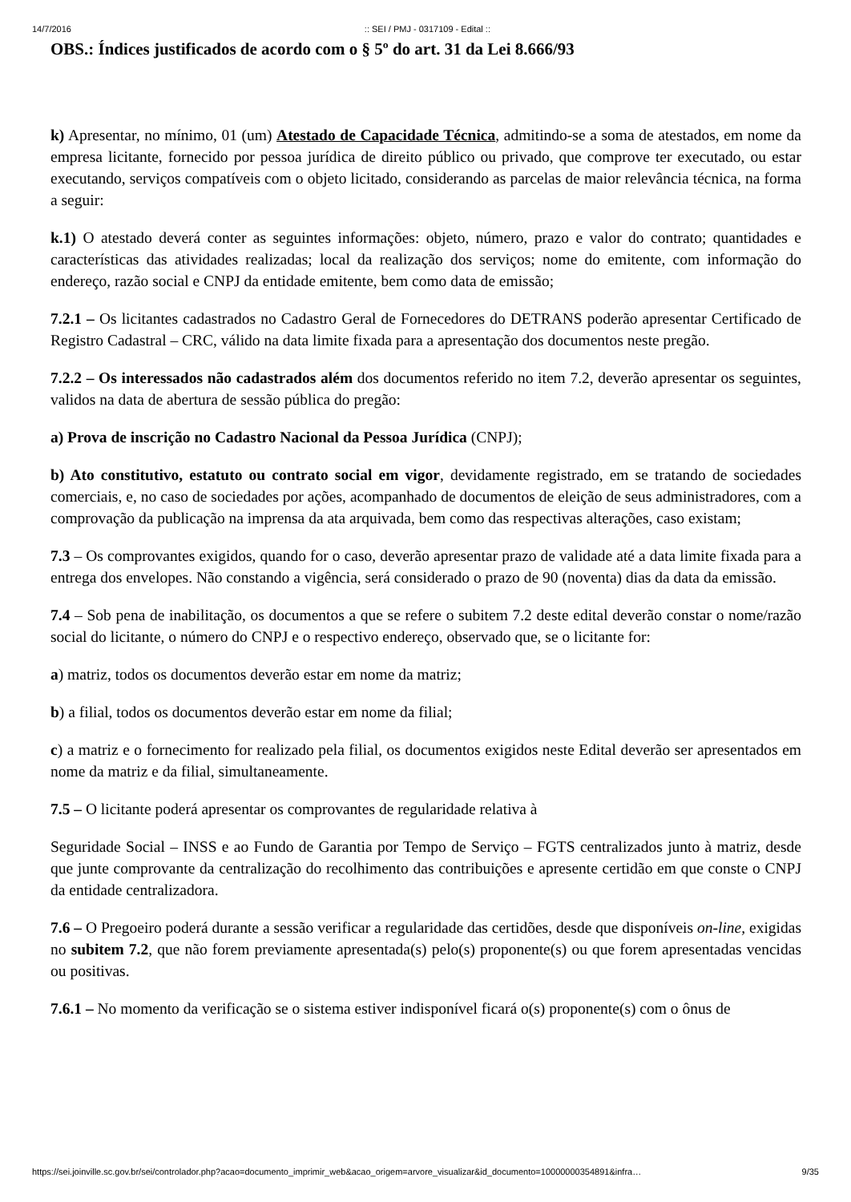14/7/2016:: SEI / PMJ - 0317109 - Edital ::
OBS.: Índices justificados de acordo com o § 5º do art. 31 da Lei 8.666/93
k) Apresentar, no mínimo, 01 (um) Atestado de Capacidade Técnica, admitindo-se a soma de atestados, em nome da empresa licitante, fornecido por pessoa jurídica de direito público ou privado, que comprove ter executado, ou estar executando, serviços compatíveis com o objeto licitado, considerando as parcelas de maior relevância técnica, na forma a seguir:
k.1) O atestado deverá conter as seguintes informações: objeto, número, prazo e valor do contrato; quantidades e características das atividades realizadas; local da realização dos serviços; nome do emitente, com informação do endereço, razão social e CNPJ da entidade emitente, bem como data de emissão;
7.2.1 – Os licitantes cadastrados no Cadastro Geral de Fornecedores do DETRANS poderão apresentar Certificado de Registro Cadastral – CRC, válido na data limite fixada para a apresentação dos documentos neste pregão.
7.2.2 – Os interessados não cadastrados além dos documentos referido no item 7.2, deverão apresentar os seguintes, validos na data de abertura de sessão pública do pregão:
a) Prova de inscrição no Cadastro Nacional da Pessoa Jurídica (CNPJ);
b) Ato constitutivo, estatuto ou contrato social em vigor, devidamente registrado, em se tratando de sociedades comerciais, e, no caso de sociedades por ações, acompanhado de documentos de eleição de seus administradores, com a comprovação da publicação na imprensa da ata arquivada, bem como das respectivas alterações, caso existam;
7.3 – Os comprovantes exigidos, quando for o caso, deverão apresentar prazo de validade até a data limite fixada para a entrega dos envelopes. Não constando a vigência, será considerado o prazo de 90 (noventa) dias da data da emissão.
7.4 – Sob pena de inabilitação, os documentos a que se refere o subitem 7.2 deste edital deverão constar o nome/razão social do licitante, o número do CNPJ e o respectivo endereço, observado que, se o licitante for:
a) matriz, todos os documentos deverão estar em nome da matriz;
b) a filial, todos os documentos deverão estar em nome da filial;
c) a matriz e o fornecimento for realizado pela filial, os documentos exigidos neste Edital deverão ser apresentados em nome da matriz e da filial, simultaneamente.
7.5 – O licitante poderá apresentar os comprovantes de regularidade relativa à
Seguridade Social – INSS e ao Fundo de Garantia por Tempo de Serviço – FGTS centralizados junto à matriz, desde que junte comprovante da centralização do recolhimento das contribuições e apresente certidão em que conste o CNPJ da entidade centralizadora.
7.6 – O Pregoeiro poderá durante a sessão verificar a regularidade das certidões, desde que disponíveis on-line, exigidas no subitem 7.2, que não forem previamente apresentada(s) pelo(s) proponente(s) ou que forem apresentadas vencidas ou positivas.
7.6.1 – No momento da verificação se o sistema estiver indisponível ficará o(s) proponente(s) com o ônus de
https://sei.joinville.sc.gov.br/sei/controlador.php?acao=documento_imprimir_web&acao_origem=arvore_visualizar&id_documento=10000000354891&infra… 9/35